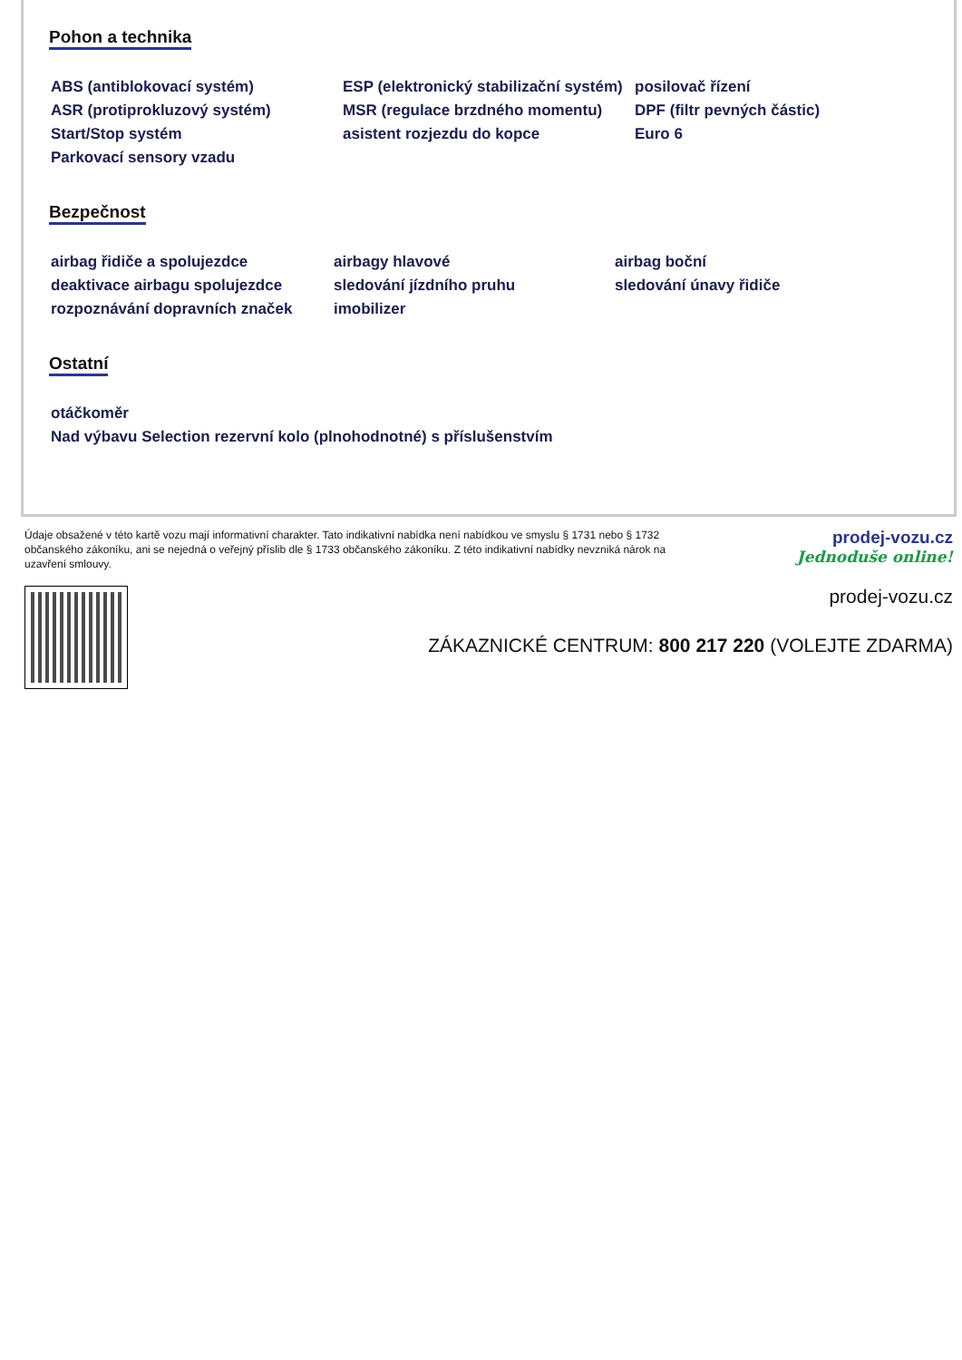Pohon a technika
| ABS (antiblokovací systém) | ESP (elektronický stabilizační systém) | posilovač řízení |
| ASR (protiprokluzový systém) | MSR (regulace brzdného momentu) | DPF (filtr pevných částic) |
| Start/Stop systém | asistent rozjezdu do kopce | Euro 6 |
| Parkovací sensory vzadu | | |
Bezpečnost
| airbag řidiče a spolujezdce | airbagy hlavové | airbag boční |
| deaktivace airbagu spolujezdce | sledování jízdního pruhu | sledování únavy řidiče |
| rozpoznávání dopravních značek | imobilizer | |
Ostatní
| otáčkoměr |
| Nad výbavu Selection rezervní kolo (plnohodnotné) s příslušenstvím |
Údaje obsažené v této kartě vozu mají informativní charakter. Tato indikativní nabídka není nabídkou ve smyslu § 1731 nebo § 1732 občanského zákoníku, ani se nejedná o veřejný příslib dle § 1733 občanského zákoníku. Z této indikativní nabídky nevzniká nárok na uzavření smlouvy.
prodej-vozu.cz
Jednoduše online!
prodej-vozu.cz
ZÁKAZNICKÉ CENTRUM: 800 217 220 (VOLEJTE ZDARMA)